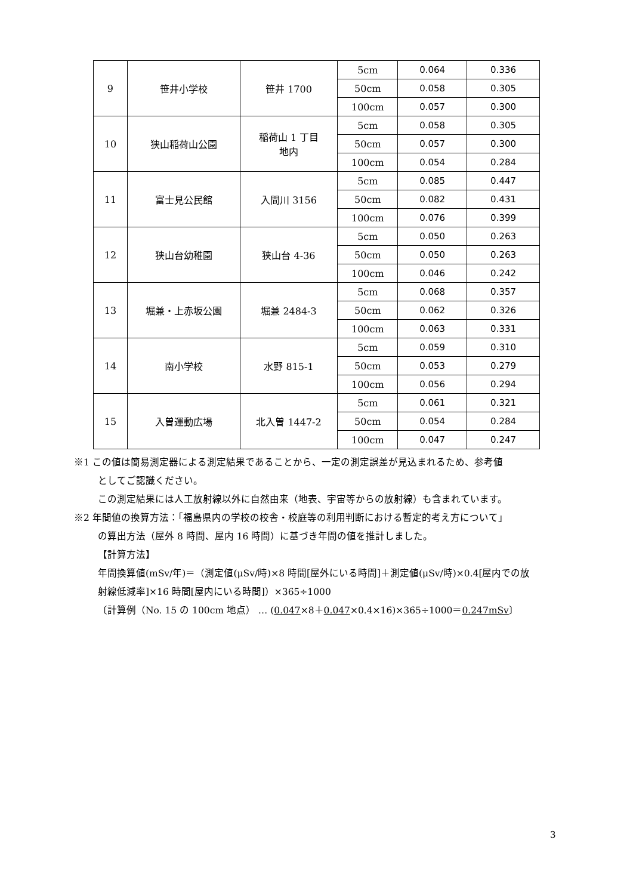| 9 | 笹井小学校 | 笹井 1700 | 5cm | 0.064 | 0.336 |
| | | | 50cm | 0.058 | 0.305 |
| | | | 100cm | 0.057 | 0.300 |
| 10 | 狭山稲荷山公園 | 稲荷山 1 丁目 地内 | 5cm | 0.058 | 0.305 |
| | | | 50cm | 0.057 | 0.300 |
| | | | 100cm | 0.054 | 0.284 |
| 11 | 富士見公民館 | 入間川 3156 | 5cm | 0.085 | 0.447 |
| | | | 50cm | 0.082 | 0.431 |
| | | | 100cm | 0.076 | 0.399 |
| 12 | 狭山台幼稚園 | 狭山台 4-36 | 5cm | 0.050 | 0.263 |
| | | | 50cm | 0.050 | 0.263 |
| | | | 100cm | 0.046 | 0.242 |
| 13 | 堀兼・上赤坂公園 | 堀兼 2484-3 | 5cm | 0.068 | 0.357 |
| | | | 50cm | 0.062 | 0.326 |
| | | | 100cm | 0.063 | 0.331 |
| 14 | 南小学校 | 水野 815-1 | 5cm | 0.059 | 0.310 |
| | | | 50cm | 0.053 | 0.279 |
| | | | 100cm | 0.056 | 0.294 |
| 15 | 入曽運動広場 | 北入曽 1447-2 | 5cm | 0.061 | 0.321 |
| | | | 50cm | 0.054 | 0.284 |
| | | | 100cm | 0.047 | 0.247 |
※1 この値は簡易測定器による測定結果であることから、一定の測定誤差が見込まれるため、参考値
としてご認識ください。
この測定結果には人工放射線以外に自然由来（地表、宇宙等からの放射線）も含まれています。
※2 年間値の換算方法：「福島県内の学校の校舎・校庭等の利用判断における暫定的考え方について」
の算出方法（屋外 8 時間、屋内 16 時間）に基づき年間の値を推計しました。
【計算方法】
年間換算値(mSv/年)＝（測定値(μSv/時)×8 時間[屋外にいる時間]＋測定値(μSv/時)×0.4[屋内での放
射線低減率]×16 時間[屋内にいる時間]）×365÷1000
〔計算例（No. 15 の 100cm 地点） … (0.047×8＋0.047×0.4×16)×365÷1000＝0.247mSv〕
3